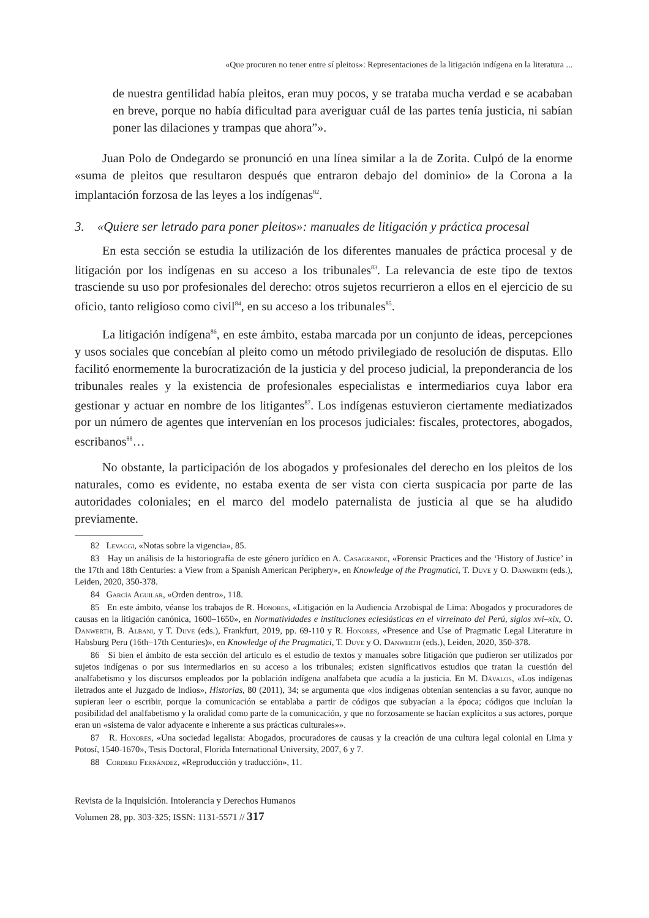«Que procuren no tener entre sí pleitos»: Representaciones de la litigación indígena en la literatura ...
de nuestra gentilidad había pleitos, eran muy pocos, y se trataba mucha verdad e se acababan en breve, porque no había dificultad para averiguar cuál de las partes tenía justicia, ni sabían poner las dilaciones y trampas que ahora”».
Juan Polo de Ondegardo se pronunció en una línea similar a la de Zorita. Culpó de la enorme «suma de pleitos que resultaron después que entraron debajo del dominio» de la Corona a la implantación forzosa de las leyes a los indígenas<sup>82</sup>.
3. «Quiere ser letrado para poner pleitos»: manuales de litigación y práctica procesal
En esta sección se estudia la utilización de los diferentes manuales de práctica procesal y de litigación por los indígenas en su acceso a los tribunales<sup>83</sup>. La relevancia de este tipo de textos trasciende su uso por profesionales del derecho: otros sujetos recurrieron a ellos en el ejercicio de su oficio, tanto religioso como civil<sup>84</sup>, en su acceso a los tribunales<sup>85</sup>.
La litigación indígena<sup>86</sup>, en este ámbito, estaba marcada por un conjunto de ideas, percepciones y usos sociales que concebían al pleito como un método privilegiado de resolución de disputas. Ello facilitó enormemente la burocratización de la justicia y del proceso judicial, la preponderancia de los tribunales reales y la existencia de profesionales especialistas e intermediarios cuya labor era gestionar y actuar en nombre de los litigantes<sup>87</sup>. Los indígenas estuvieron ciertamente mediatizados por un número de agentes que intervenían en los procesos judiciales: fiscales, protectores, abogados, escribanos<sup>88</sup>…
No obstante, la participación de los abogados y profesionales del derecho en los pleitos de los naturales, como es evidente, no estaba exenta de ser vista con cierta suspicacia por parte de las autoridades coloniales; en el marco del modelo paternalista de justicia al que se ha aludido previamente.
82 Levaggi, «Notas sobre la vigencia», 85.
83 Hay un análisis de la historiografía de este género jurídico en A. Casagrande, «Forensic Practices and the ‘History of Justice’ in the 17th and 18th Centuries: a View from a Spanish American Periphery», en Knowledge of the Pragmatici, T. Duve y O. Danwerth (eds.), Leiden, 2020, 350-378.
84 García Aguilar, «Orden dentro», 118.
85 En este ámbito, véanse los trabajos de R. Honores, «Litigación en la Audiencia Arzobispal de Lima: Abogados y procuradores de causas en la litigación canónica, 1600–1650», en Normatividades e instituciones eclesiásticas en el virreinato del Perú, siglos xvi–xix, O. Danwerth, B. Albani, y T. Duve (eds.), Frankfurt, 2019, pp. 69-110 y R. Honores, «Presence and Use of Pragmatic Legal Literature in Habsburg Peru (16th–17th Centuries)», en Knowledge of the Pragmatici, T. Duve y O. Danwerth (eds.), Leiden, 2020, 350-378.
86 Si bien el ámbito de esta sección del artículo es el estudio de textos y manuales sobre litigación que pudieron ser utilizados por sujetos indígenas o por sus intermediarios en su acceso a los tribunales; existen significativos estudios que tratan la cuestión del analfabetismo y los discursos empleados por la población indígena analfabeta que acudía a la justicia. En M. Dávalos, «Los indígenas iletrados ante el Juzgado de Indios», Historias, 80 (2011), 34; se argumenta que «los indígenas obtenían sentencias a su favor, aunque no supieran leer o escribir, porque la comunicación se entablaba a partir de códigos que subyacían a la época; códigos que incluían la posibilidad del analfabetismo y la oralidad como parte de la comunicación, y que no forzosamente se hacían explícitos a sus actores, porque eran un «sistema de valor adyacente e inherente a sus prácticas culturales»».
87 R. Honores, «Una sociedad legalista: Abogados, procuradores de causas y la creación de una cultura legal colonial en Lima y Potosí, 1540-1670», Tesis Doctoral, Florida International University, 2007, 6 y 7.
88 Cordero Fernández, «Reproducción y traducción», 11.
Revista de la Inquisición. Intolerancia y Derechos Humanos
Volumen 28, pp. 303-325; ISSN: 1131-5571 // 317